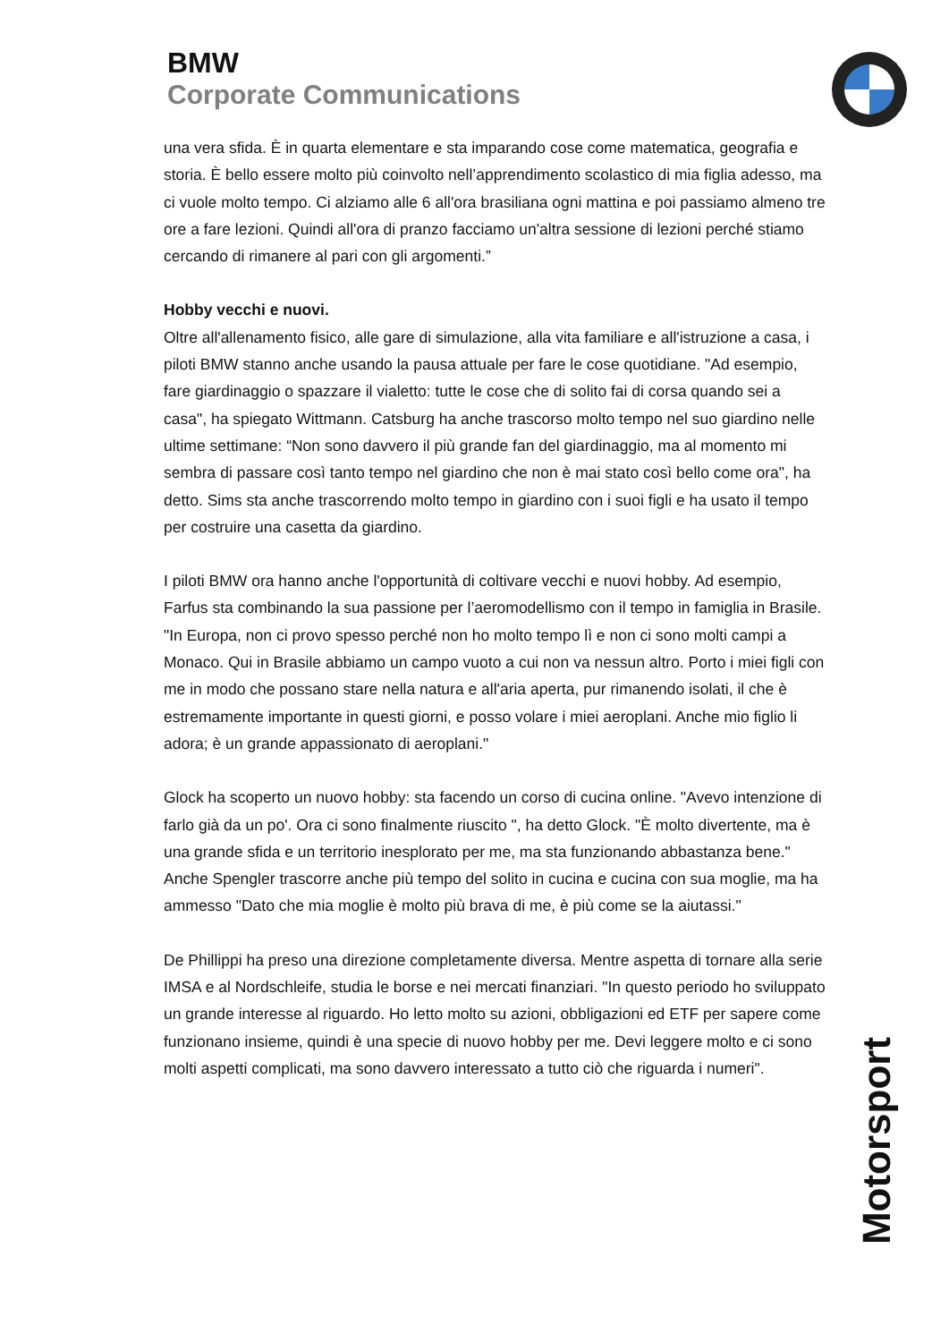BMW
Corporate Communications
una vera sfida. È in quarta elementare e sta imparando cose come matematica, geografia e storia. È bello essere molto più coinvolto nell’apprendimento scolastico di mia figlia adesso, ma ci vuole molto tempo. Ci alziamo alle 6 all'ora brasiliana ogni mattina e poi passiamo almeno tre ore a fare lezioni. Quindi all'ora di pranzo facciamo un'altra sessione di lezioni perché stiamo cercando di rimanere al pari con gli argomenti.”
Hobby vecchi e nuovi.
Oltre all'allenamento fisico, alle gare di simulazione, alla vita familiare e all'istruzione a casa, i piloti BMW stanno anche usando la pausa attuale per fare le cose quotidiane. "Ad esempio, fare giardinaggio o spazzare il vialetto: tutte le cose che di solito fai di corsa quando sei a casa", ha spiegato Wittmann. Catsburg ha anche trascorso molto tempo nel suo giardino nelle ultime settimane: “Non sono davvero il più grande fan del giardinaggio, ma al momento mi sembra di passare così tanto tempo nel giardino che non è mai stato così bello come ora", ha detto. Sims sta anche trascorrendo molto tempo in giardino con i suoi figli e ha usato il tempo per costruire una casetta da giardino.
I piloti BMW ora hanno anche l'opportunità di coltivare vecchi e nuovi hobby. Ad esempio, Farfus sta combinando la sua passione per l’aeromodellismo con il tempo in famiglia in Brasile. "In Europa, non ci provo spesso perché non ho molto tempo lì e non ci sono molti campi a Monaco. Qui in Brasile abbiamo un campo vuoto a cui non va nessun altro. Porto i miei figli con me in modo che possano stare nella natura e all'aria aperta, pur rimanendo isolati, il che è estremamente importante in questi giorni, e posso volare i miei aeroplani. Anche mio figlio li adora; è un grande appassionato di aeroplani."
Glock ha scoperto un nuovo hobby: sta facendo un corso di cucina online. "Avevo intenzione di farlo già da un po'. Ora ci sono finalmente riuscito ", ha detto Glock. "È molto divertente, ma è una grande sfida e un territorio inesplorato per me, ma sta funzionando abbastanza bene." Anche Spengler trascorre anche più tempo del solito in cucina e cucina con sua moglie, ma ha ammesso "Dato che mia moglie è molto più brava di me, è più come se la aiutassi."
De Phillippi ha preso una direzione completamente diversa. Mentre aspetta di tornare alla serie IMSA e al Nordschleife, studia le borse e nei mercati finanziari. "In questo periodo ho sviluppato un grande interesse al riguardo. Ho letto molto su azioni, obbligazioni ed ETF per sapere come funzionano insieme, quindi è una specie di nuovo hobby per me. Devi leggere molto e ci sono molti aspetti complicati, ma sono davvero interessato a tutto ciò che riguarda i numeri".
Motorsport